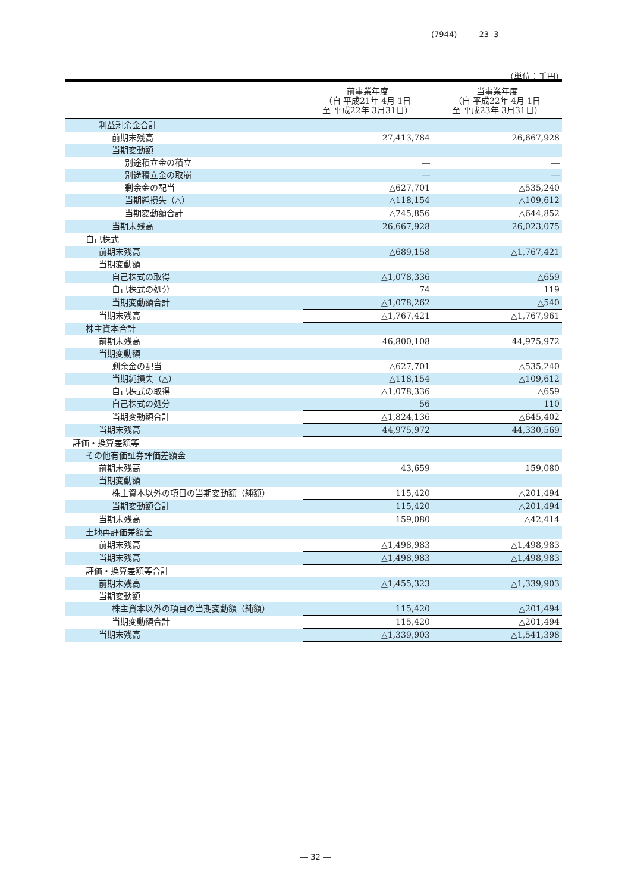(7944) 23 3
（単位：千円）
| | 前事業年度 （自 平成21年 4月 1日 至 平成22年 3月31日） | 当事業年度 （自 平成22年 4月 1日 至 平成23年 3月31日） |
| --- | --- | --- |
| 利益剰余金合計 | | |
| 前期末残高 | 27,413,784 | 26,667,928 |
| 当期変動額 | | |
| 別途積立金の積立 | ― | ― |
| 別途積立金の取崩 | ― | ― |
| 剰余金の配当 | △627,701 | △535,240 |
| 当期純損失（△） | △118,154 | △109,612 |
| 当期変動額合計 | △745,856 | △644,852 |
| 当期末残高 | 26,667,928 | 26,023,075 |
| 自己株式 | | |
| 前期末残高 | △689,158 | △1,767,421 |
| 当期変動額 | | |
| 自己株式の取得 | △1,078,336 | △659 |
| 自己株式の処分 | 74 | 119 |
| 当期変動額合計 | △1,078,262 | △540 |
| 当期末残高 | △1,767,421 | △1,767,961 |
| 株主資本合計 | | |
| 前期末残高 | 46,800,108 | 44,975,972 |
| 当期変動額 | | |
| 剰余金の配当 | △627,701 | △535,240 |
| 当期純損失（△） | △118,154 | △109,612 |
| 自己株式の取得 | △1,078,336 | △659 |
| 自己株式の処分 | 56 | 110 |
| 当期変動額合計 | △1,824,136 | △645,402 |
| 当期末残高 | 44,975,972 | 44,330,569 |
| 評価・換算差額等 | | |
| その他有価証券評価差額金 | | |
| 前期末残高 | 43,659 | 159,080 |
| 当期変動額 | | |
| 株主資本以外の項目の当期変動額（純額） | 115,420 | △201,494 |
| 当期変動額合計 | 115,420 | △201,494 |
| 当期末残高 | 159,080 | △42,414 |
| 土地再評価差額金 | | |
| 前期末残高 | △1,498,983 | △1,498,983 |
| 当期末残高 | △1,498,983 | △1,498,983 |
| 評価・換算差額等合計 | | |
| 前期末残高 | △1,455,323 | △1,339,903 |
| 当期変動額 | | |
| 株主資本以外の項目の当期変動額（純額） | 115,420 | △201,494 |
| 当期変動額合計 | 115,420 | △201,494 |
| 当期末残高 | △1,339,903 | △1,541,398 |
― 32 ―